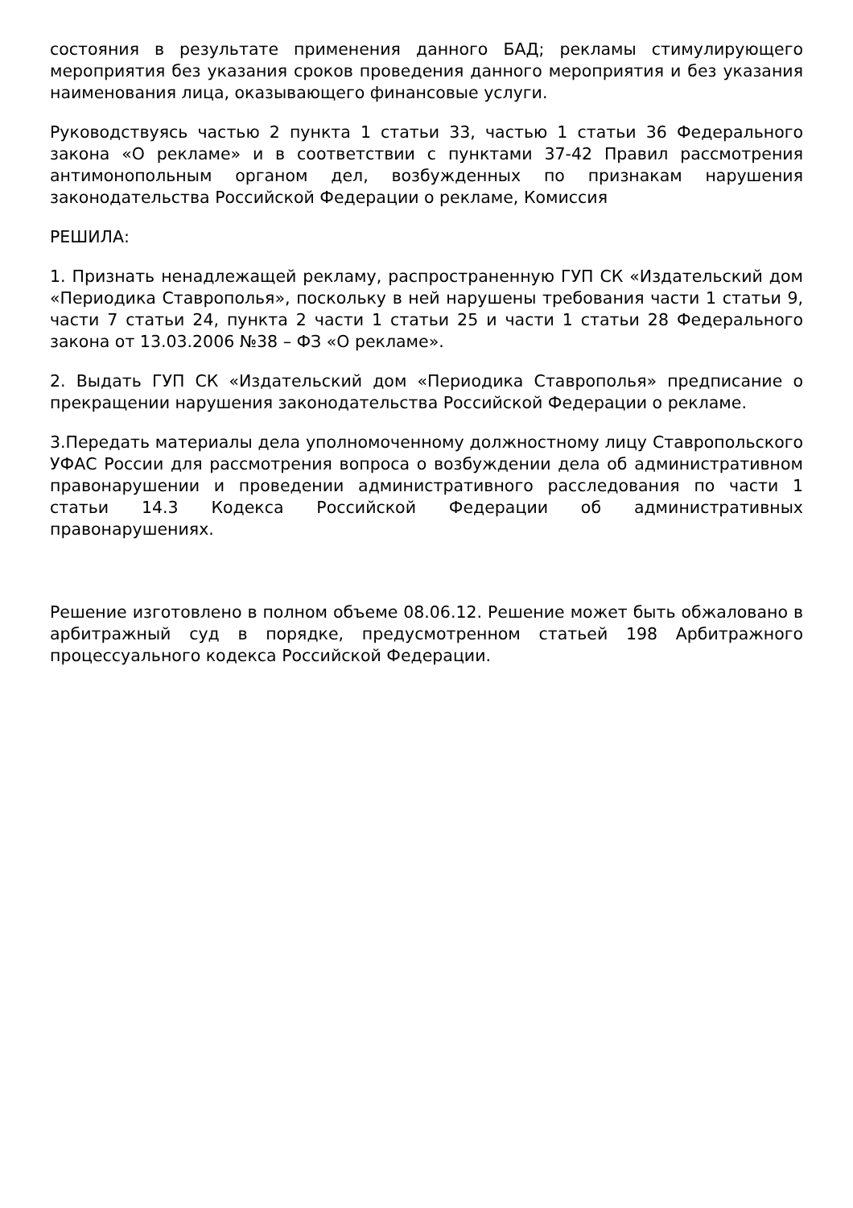состояния в результате применения данного БАД; рекламы стимулирующего мероприятия без указания сроков проведения данного мероприятия и без указания наименования лица, оказывающего финансовые услуги.
Руководствуясь частью 2 пункта 1 статьи 33, частью 1 статьи 36 Федерального закона «О рекламе» и в соответствии с пунктами 37-42 Правил рассмотрения антимонопольным органом дел, возбужденных по признакам нарушения законодательства Российской Федерации о рекламе, Комиссия
РЕШИЛА:
1. Признать ненадлежащей рекламу, распространенную ГУП СК «Издательский дом «Периодика Ставрополья», поскольку в ней нарушены требования части 1 статьи 9, части 7 статьи 24, пункта 2 части 1 статьи 25 и части 1 статьи 28 Федерального закона от 13.03.2006 №38 – ФЗ «О рекламе».
2. Выдать ГУП СК «Издательский дом «Периодика Ставрополья» предписание о прекращении нарушения законодательства Российской Федерации о рекламе.
3.Передать материалы дела уполномоченному должностному лицу Ставропольского УФАС России для рассмотрения вопроса о возбуждении дела об административном правонарушении и проведении административного расследования по части 1 статьи 14.3 Кодекса Российской Федерации об административных правонарушениях.
Решение изготовлено в полном объеме 08.06.12. Решение может быть обжаловано в арбитражный суд в порядке, предусмотренном статьей 198 Арбитражного процессуального кодекса Российской Федерации.